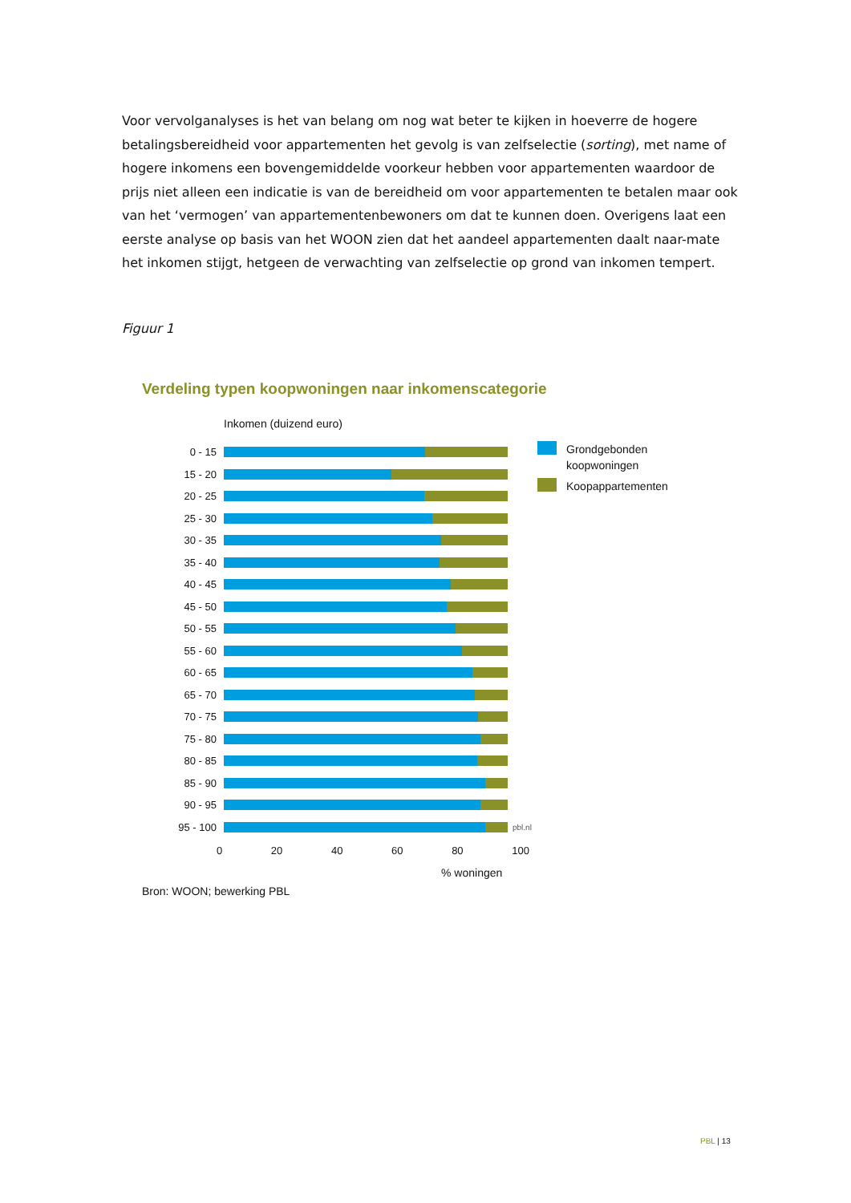Voor vervolganalyses is het van belang om nog wat beter te kijken in hoeverre de hogere betalingsbereidheid voor appartementen het gevolg is van zelfselectie (sorting), met name of hogere inkomens een bovengemiddelde voorkeur hebben voor appartementen waardoor de prijs niet alleen een indicatie is van de bereidheid om voor appartementen te betalen maar ook van het ‘vermogen’ van appartementenbewoners om dat te kunnen doen. Overigens laat een eerste analyse op basis van het WOON zien dat het aandeel appartementen daalt naar-mate het inkomen stijgt, hetgeen de verwachting van zelfselectie op grond van inkomen tempert.
Figuur 1
Verdeling typen koopwoningen naar inkomenscategorie
Inkomen (duizend euro)
0 - 15
15 - 20
20 - 25
25 - 30
30 - 35
35 - 40
40 - 45
45 - 50
50 - 55
55 - 60
60 - 65
65 - 70
70 - 75
75 - 80
80 - 85
85 - 90
90 - 95
95 - 100
pbl.nl
0 20 40 60 80 100
% woningen
Grondgebonden
koopwoningen
Koopappartementen
Bron: WOON; bewerking PBL
PBL | 13